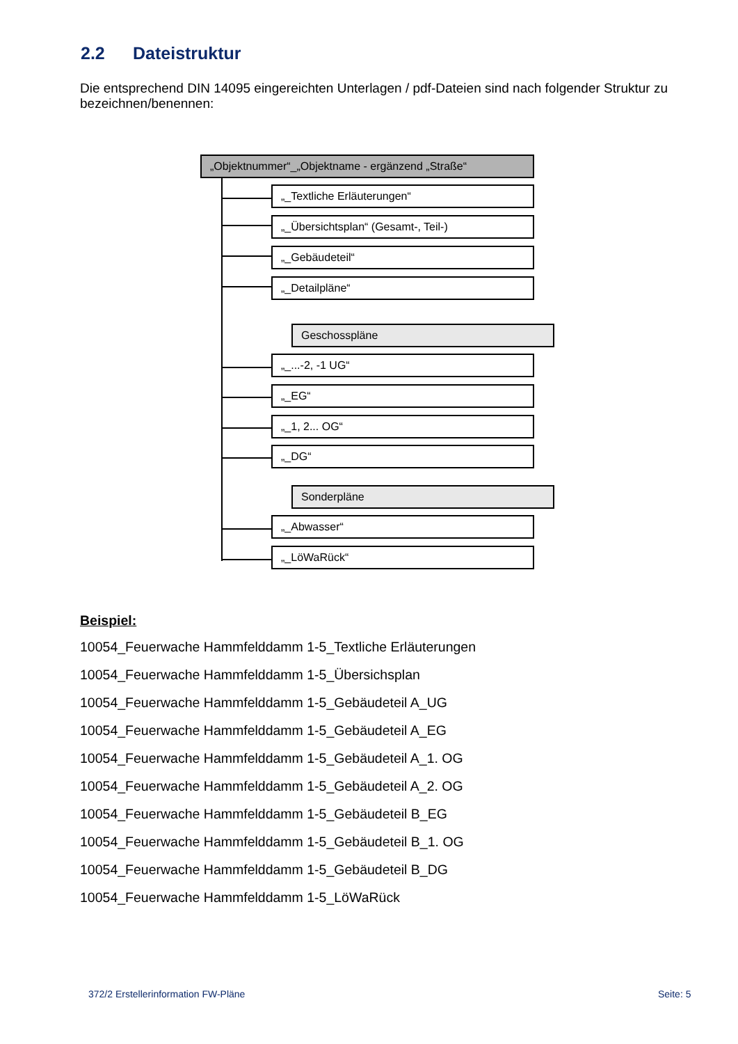2.2 Dateistruktur
Die entsprechend DIN 14095 eingereichten Unterlagen / pdf-Dateien sind nach folgender Struktur zu bezeichnen/benennen:
„Objektnummer“_„Objektname - ergänzend „Straße“
„_Textliche Erläuterungen“
„_Übersichtsplan“ (Gesamt-, Teil-)
„_Gebäudeteil“
„_Detailpläne“
Geschosspläne
„_...-2, -1 UG“
„_EG“
„_1, 2... OG“
„_DG“
Sonderpläne
„_Abwasser“
„_LöWaRück“
Beispiel:
10054_Feuerwache Hammfelddamm 1-5_Textliche Erläuterungen
10054_Feuerwache Hammfelddamm 1-5_Übersichsplan
10054_Feuerwache Hammfelddamm 1-5_Gebäudeteil A_UG
10054_Feuerwache Hammfelddamm 1-5_Gebäudeteil A_EG
10054_Feuerwache Hammfelddamm 1-5_Gebäudeteil A_1. OG
10054_Feuerwache Hammfelddamm 1-5_Gebäudeteil A_2. OG
10054_Feuerwache Hammfelddamm 1-5_Gebäudeteil B_EG
10054_Feuerwache Hammfelddamm 1-5_Gebäudeteil B_1. OG
10054_Feuerwache Hammfelddamm 1-5_Gebäudeteil B_DG
10054_Feuerwache Hammfelddamm 1-5_LöWaRück
372/2 Erstellerinformation FW-Pläne
Seite: 5